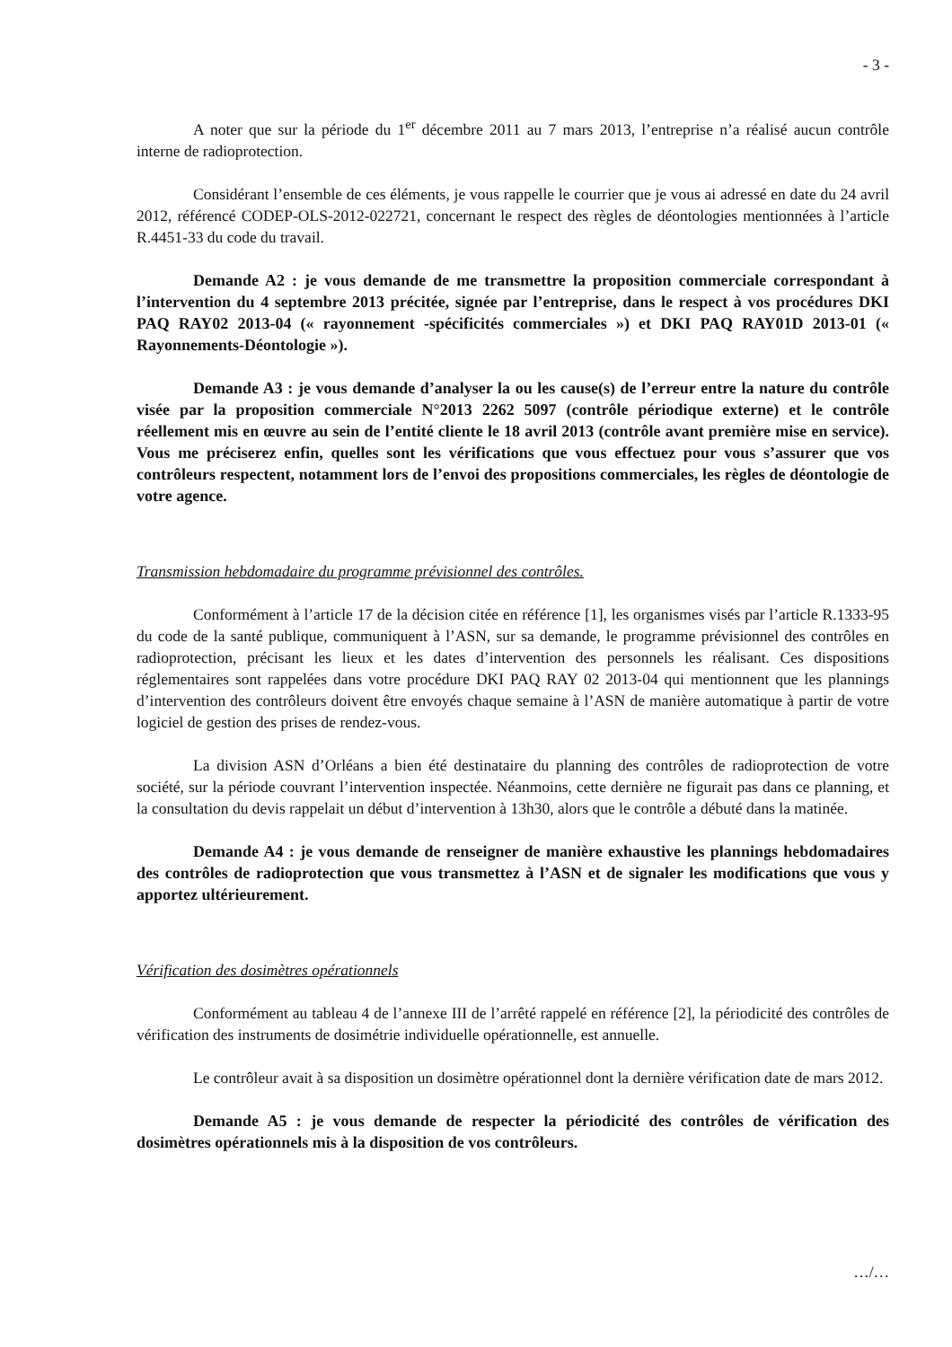- 3 -
A noter que sur la période du 1<sup>er</sup> décembre 2011 au 7 mars 2013, l’entreprise n’a réalisé aucun contrôle interne de radioprotection.
Considérant l’ensemble de ces éléments, je vous rappelle le courrier que je vous ai adressé en date du 24 avril 2012, référencé CODEP-OLS-2012-022721, concernant le respect des règles de déontologies mentionnées à l’article R.4451-33 du code du travail.
Demande A2 : je vous demande de me transmettre la proposition commerciale correspondant à l’intervention du 4 septembre 2013 précitée, signée par l’entreprise, dans le respect à vos procédures DKI PAQ RAY02 2013-04 (« rayonnement -spécificités commerciales ») et DKI PAQ RAY01D 2013-01 (« Rayonnements-Déontologie »).
Demande A3 : je vous demande d’analyser la ou les cause(s) de l’erreur entre la nature du contrôle visée par la proposition commerciale N°2013 2262 5097 (contrôle périodique externe) et le contrôle réellement mis en œuvre au sein de l’entité cliente le 18 avril 2013 (contrôle avant première mise en service). Vous me préciserez enfin, quelles sont les vérifications que vous effectuez pour vous s’assurer que vos contrôleurs respectent, notamment lors de l’envoi des propositions commerciales, les règles de déontologie de votre agence.
Transmission hebdomadaire du programme prévisionnel des contrôles.
Conformément à l’article 17 de la décision citée en référence [1], les organismes visés par l’article R.1333-95 du code de la santé publique, communiquent à l’ASN, sur sa demande, le programme prévisionnel des contrôles en radioprotection, précisant les lieux et les dates d’intervention des personnels les réalisant. Ces dispositions réglementaires sont rappelées dans votre procédure DKI PAQ RAY 02 2013-04 qui mentionnent que les plannings d’intervention des contrôleurs doivent être envoyés chaque semaine à l’ASN de manière automatique à partir de votre logiciel de gestion des prises de rendez-vous.
La division ASN d’Orléans a bien été destinataire du planning des contrôles de radioprotection de votre société, sur la période couvrant l’intervention inspectée. Néanmoins, cette dernière ne figurait pas dans ce planning, et la consultation du devis rappelait un début d’intervention à 13h30, alors que le contrôle a débuté dans la matinée.
Demande A4 : je vous demande de renseigner de manière exhaustive les plannings hebdomadaires des contrôles de radioprotection que vous transmettez à l’ASN et de signaler les modifications que vous y apportez ultérieurement.
Vérification des dosimètres opérationnels
Conformément au tableau 4 de l’annexe III de l’arrêté rappelé en référence [2], la périodicité des contrôles de vérification des instruments de dosimétrie individuelle opérationnelle, est annuelle.
Le contrôleur avait à sa disposition un dosimètre opérationnel dont la dernière vérification date de mars 2012.
Demande A5 : je vous demande de respecter la périodicité des contrôles de vérification des dosimètres opérationnels mis à la disposition de vos contrôleurs.
…/…